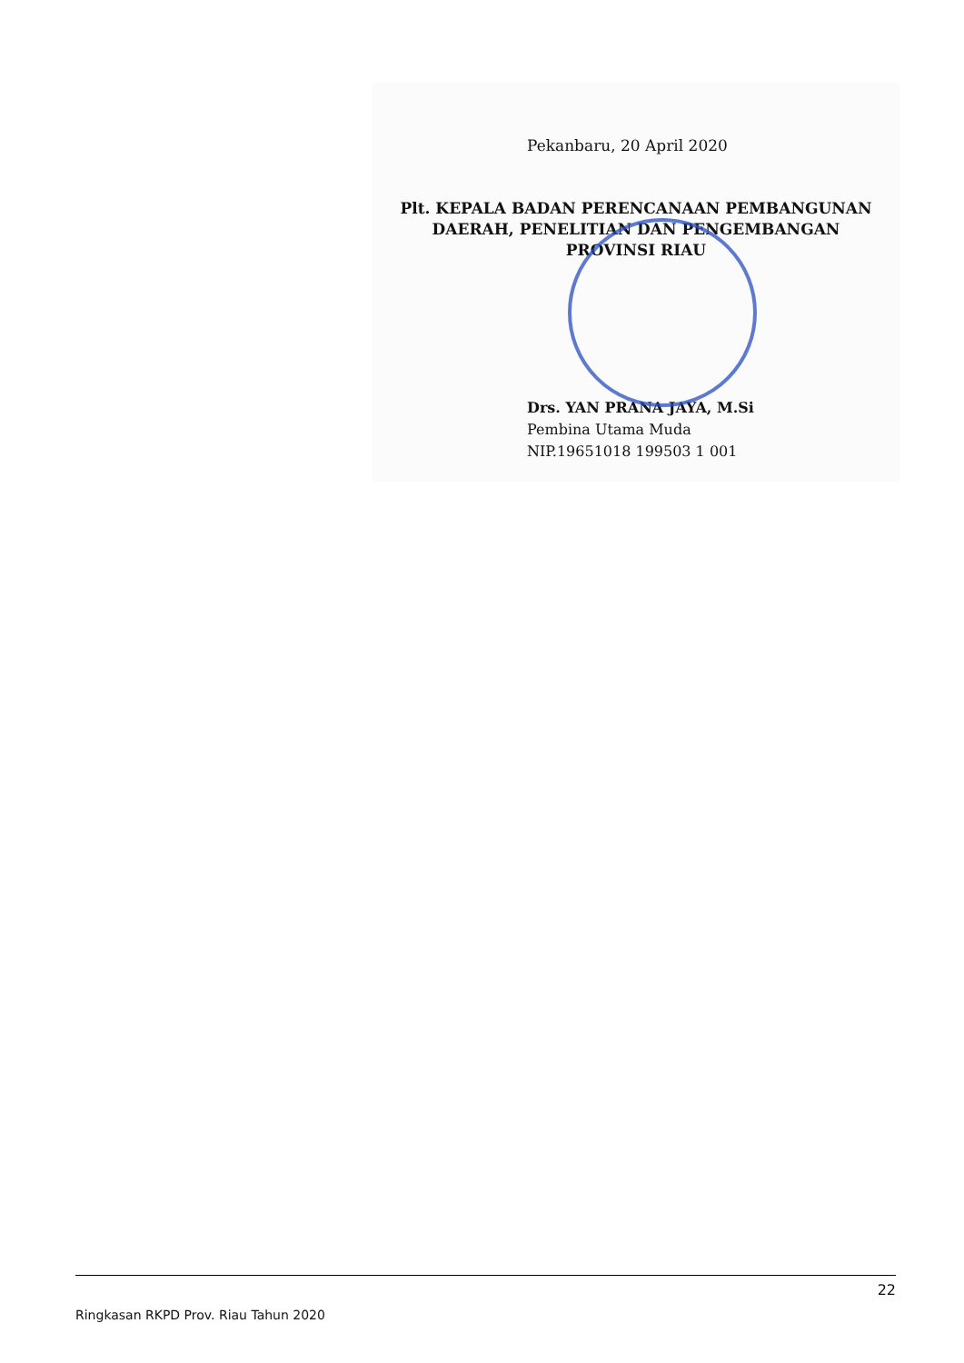Pekanbaru, 20 April 2020
Plt. KEPALA BADAN PERENCANAAN PEMBANGUNAN
DAERAH, PENELITIAN DAN PENGEMBANGAN
PROVINSI RIAU
Drs. YAN PRANA JAYA, M.Si
Pembina Utama Muda
NIP.19651018 199503 1 001
22
Ringkasan RKPD Prov. Riau Tahun 2020